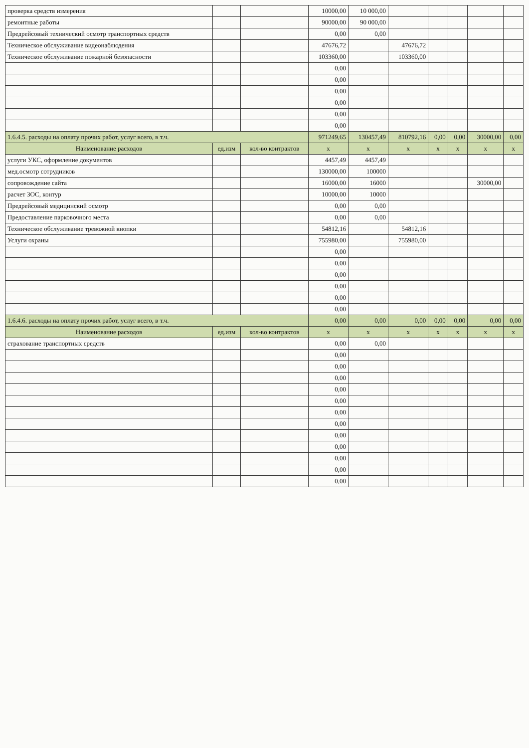| проверка средств измерения | | | 10000,00 | 10 000,00 | | | | | |
| ремонтные работы | | | 90000,00 | 90 000,00 | | | | | |
| Предрейсовый технический осмотр транспортных средств | | | 0,00 | 0,00 | | | | | |
| Техническое обслуживание видеонаблюдения | | | 47676,72 | | 47676,72 | | | | |
| Техническое обслуживание пожарной безопасности | | | 103360,00 | | 103360,00 | | | | |
| | | | 0,00 | | | | | | |
| | | | 0,00 | | | | | | |
| | | | 0,00 | | | | | | |
| | | | 0,00 | | | | | | |
| | | | 0,00 | | | | | | |
| | | | 0,00 | | | | | | |
| 1.6.4.5. расходы на оплату прочих работ, услуг всего, в т.ч. | | | 971249,65 | 130457,49 | 810792,16 | 0,00 | 0,00 | 30000,00 | 0,00 |
| Наименование расходов | ед.изм | кол-во контрактов | х | х | х | х | х | х | х |
| услуги УКС, оформление документов | | | 4457,49 | 4457,49 | | | | | |
| мед.осмотр сотрудников | | | 130000,00 | 100000 | | | | | |
| сопровождение сайта | | | 16000,00 | 16000 | | | | 30000,00 | |
| расчет ЗОС, контур | | | 10000,00 | 10000 | | | | | |
| Предрейсовый медицинский осмотр | | | 0,00 | 0,00 | | | | | |
| Предоставление парковочного места | | | 0,00 | 0,00 | | | | | |
| Техническое обслуживание тревожной кнопки | | | 54812,16 | | 54812,16 | | | | |
| Услуги охраны | | | 755980,00 | | 755980,00 | | | | |
| | | | 0,00 | | | | | | |
| | | | 0,00 | | | | | | |
| | | | 0,00 | | | | | | |
| | | | 0,00 | | | | | | |
| | | | 0,00 | | | | | | |
| | | | 0,00 | | | | | | |
| 1.6.4.6. расходы на оплату прочих работ, услуг всего, в т.ч. | | | 0,00 | 0,00 | 0,00 | 0,00 | 0,00 | 0,00 | 0,00 |
| Наименование расходов | ед.изм | кол-во контрактов | х | х | х | х | х | х | х |
| страхование транспортных средств | | | 0,00 | 0,00 | | | | | |
| | | | 0,00 | | | | | | |
| | | | 0,00 | | | | | | |
| | | | 0,00 | | | | | | |
| | | | 0,00 | | | | | | |
| | | | 0,00 | | | | | | |
| | | | 0,00 | | | | | | |
| | | | 0,00 | | | | | | |
| | | | 0,00 | | | | | | |
| | | | 0,00 | | | | | | |
| | | | 0,00 | | | | | | |
| | | | 0,00 | | | | | | |
| | | | 0,00 | | | | | | |